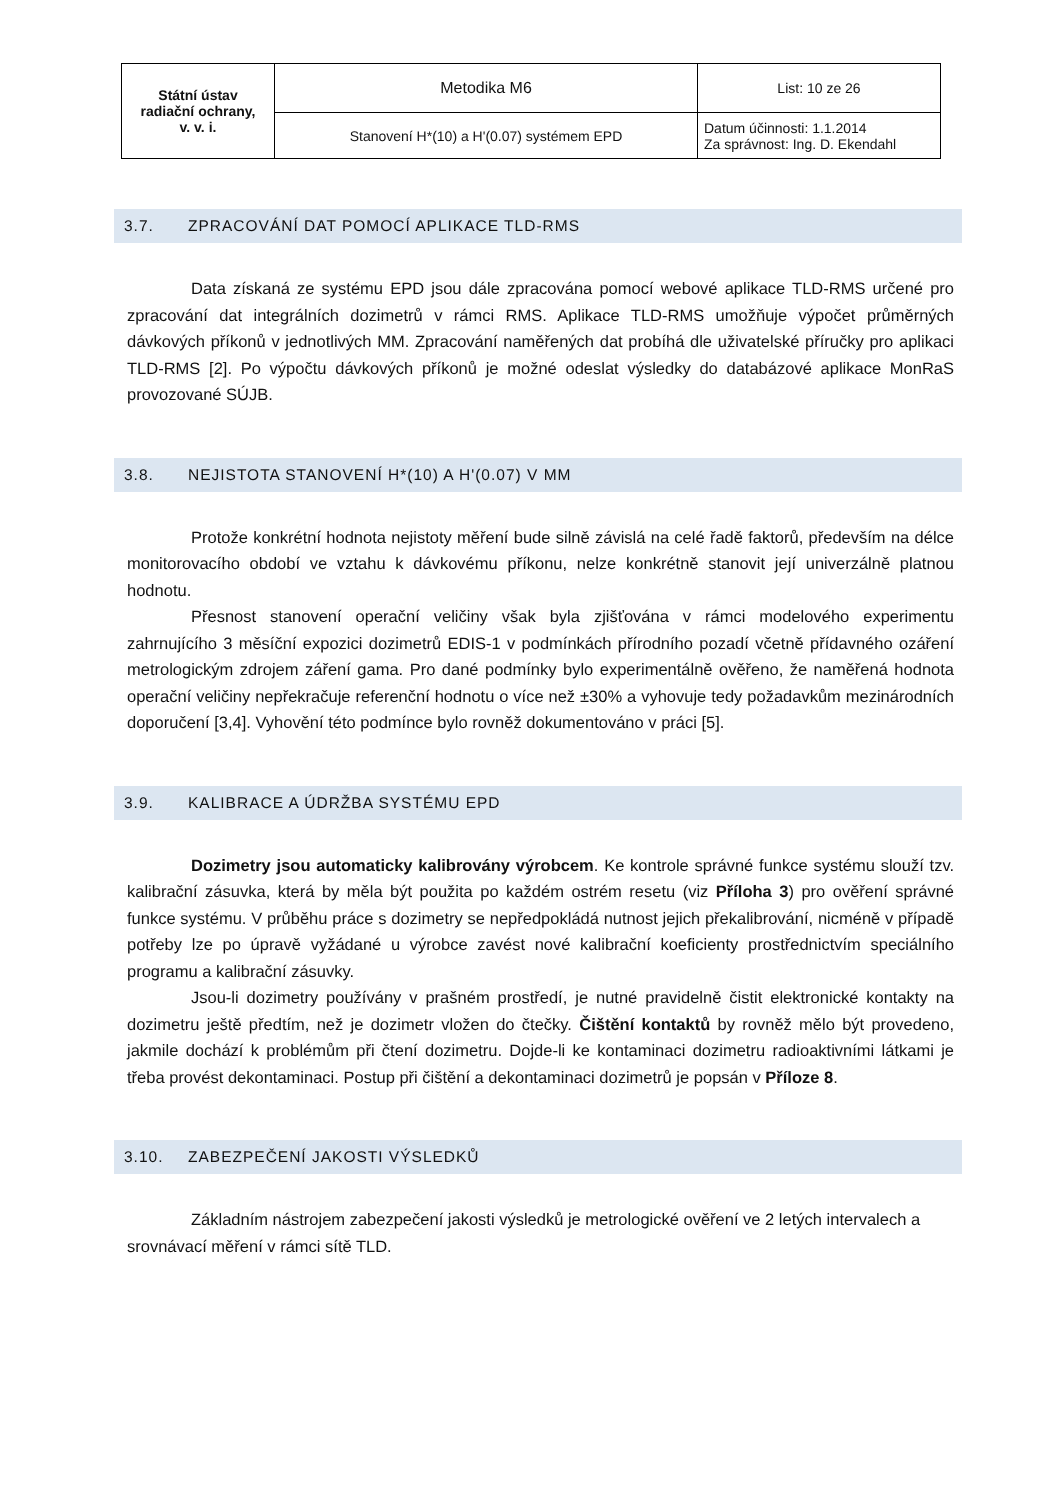| Státní ústav radiační ochrany, v. v. i. | Metodika M6 | List: 10 ze 26 |
| | Stanovení H*(10) a H'(0.07) systémem EPD | Datum účinnosti: 1.1.2014 Za správnost: Ing. D. Ekendahl |
3.7. ZPRACOVÁNÍ DAT POMOCÍ APLIKACE TLD-RMS
Data získaná ze systému EPD jsou dále zpracována pomocí webové aplikace TLD-RMS určené pro zpracování dat integrálních dozimetrů v rámci RMS. Aplikace TLD-RMS umožňuje výpočet průměrných dávkových příkonů v jednotlivých MM. Zpracování naměřených dat probíhá dle uživatelské příručky pro aplikaci TLD-RMS [2]. Po výpočtu dávkových příkonů je možné odeslat výsledky do databázové aplikace MonRaS provozované SÚJB.
3.8. NEJISTOTA STANOVENÍ H*(10) A H'(0.07) V MM
Protože konkrétní hodnota nejistoty měření bude silně závislá na celé řadě faktorů, především na délce monitorovacího období ve vztahu k dávkovému příkonu, nelze konkrétně stanovit její univerzálně platnou hodnotu.
Přesnost stanovení operační veličiny však byla zjišťována v rámci modelového experimentu zahrnujícího 3 měsíční expozici dozimetrů EDIS-1 v podmínkách přírodního pozadí včetně přídavného ozáření metrologickým zdrojem záření gama. Pro dané podmínky bylo experimentálně ověřeno, že naměřená hodnota operační veličiny nepřekračuje referenční hodnotu o více než ±30% a vyhovuje tedy požadavkům mezinárodních doporučení [3,4]. Vyhovění této podmínce bylo rovněž dokumentováno v práci [5].
3.9. KALIBRACE A ÚDRŽBA SYSTÉMU EPD
Dozimetry jsou automaticky kalibrovány výrobcem. Ke kontrole správné funkce systému slouží tzv. kalibrační zásuvka, která by měla být použita po každém ostrém resetu (viz Příloha 3) pro ověření správné funkce systému. V průběhu práce s dozimetry se nepředpokládá nutnost jejich překalibrování, nicméně v případě potřeby lze po úpravě vyžádané u výrobce zavést nové kalibrační koeficienty prostřednictvím speciálního programu a kalibrační zásuvky.
Jsou-li dozimetry používány v prašném prostředí, je nutné pravidelně čistit elektronické kontakty na dozimetru ještě předtím, než je dozimetr vložen do čtečky. Čištění kontaktů by rovněž mělo být provedeno, jakmile dochází k problémům při čtení dozimetru. Dojde-li ke kontaminaci dozimetru radioaktivními látkami je třeba provést dekontaminaci. Postup při čištění a dekontaminaci dozimetrů je popsán v Příloze 8.
3.10. ZABEZPEČENÍ JAKOSTI VÝSLEDKŮ
Základním nástrojem zabezpečení jakosti výsledků je metrologické ověření ve 2 letých intervalech a srovnávací měření v rámci sítě TLD.